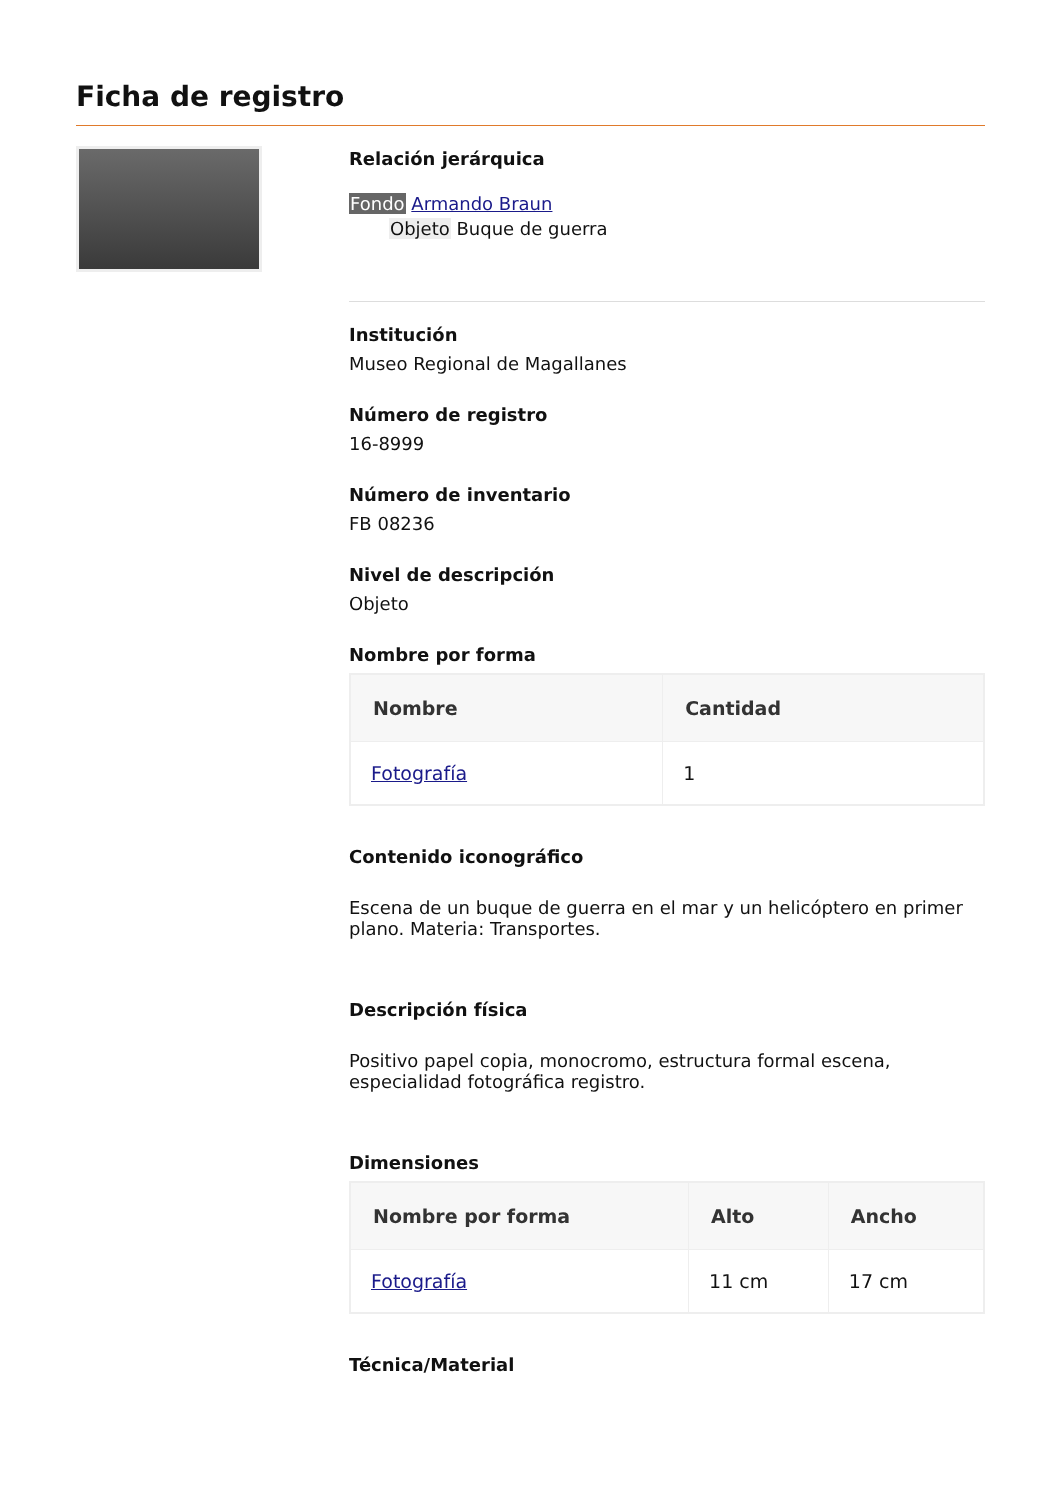Ficha de registro
Relación jerárquica
Fondo Armando Braun
Objeto Buque de guerra
Institución
Museo Regional de Magallanes
Número de registro
16-8999
Número de inventario
FB 08236
Nivel de descripción
Objeto
Nombre por forma
| Nombre | Cantidad |
| --- | --- |
| Fotografía | 1 |
Contenido iconográfico
Escena de un buque de guerra en el mar y un helicóptero en primer plano. Materia: Transportes.
Descripción física
Positivo papel copia, monocromo, estructura formal escena, especialidad fotográfica registro.
Dimensiones
| Nombre por forma | Alto | Ancho |
| --- | --- | --- |
| Fotografía | 11 cm | 17 cm |
Técnica/Material